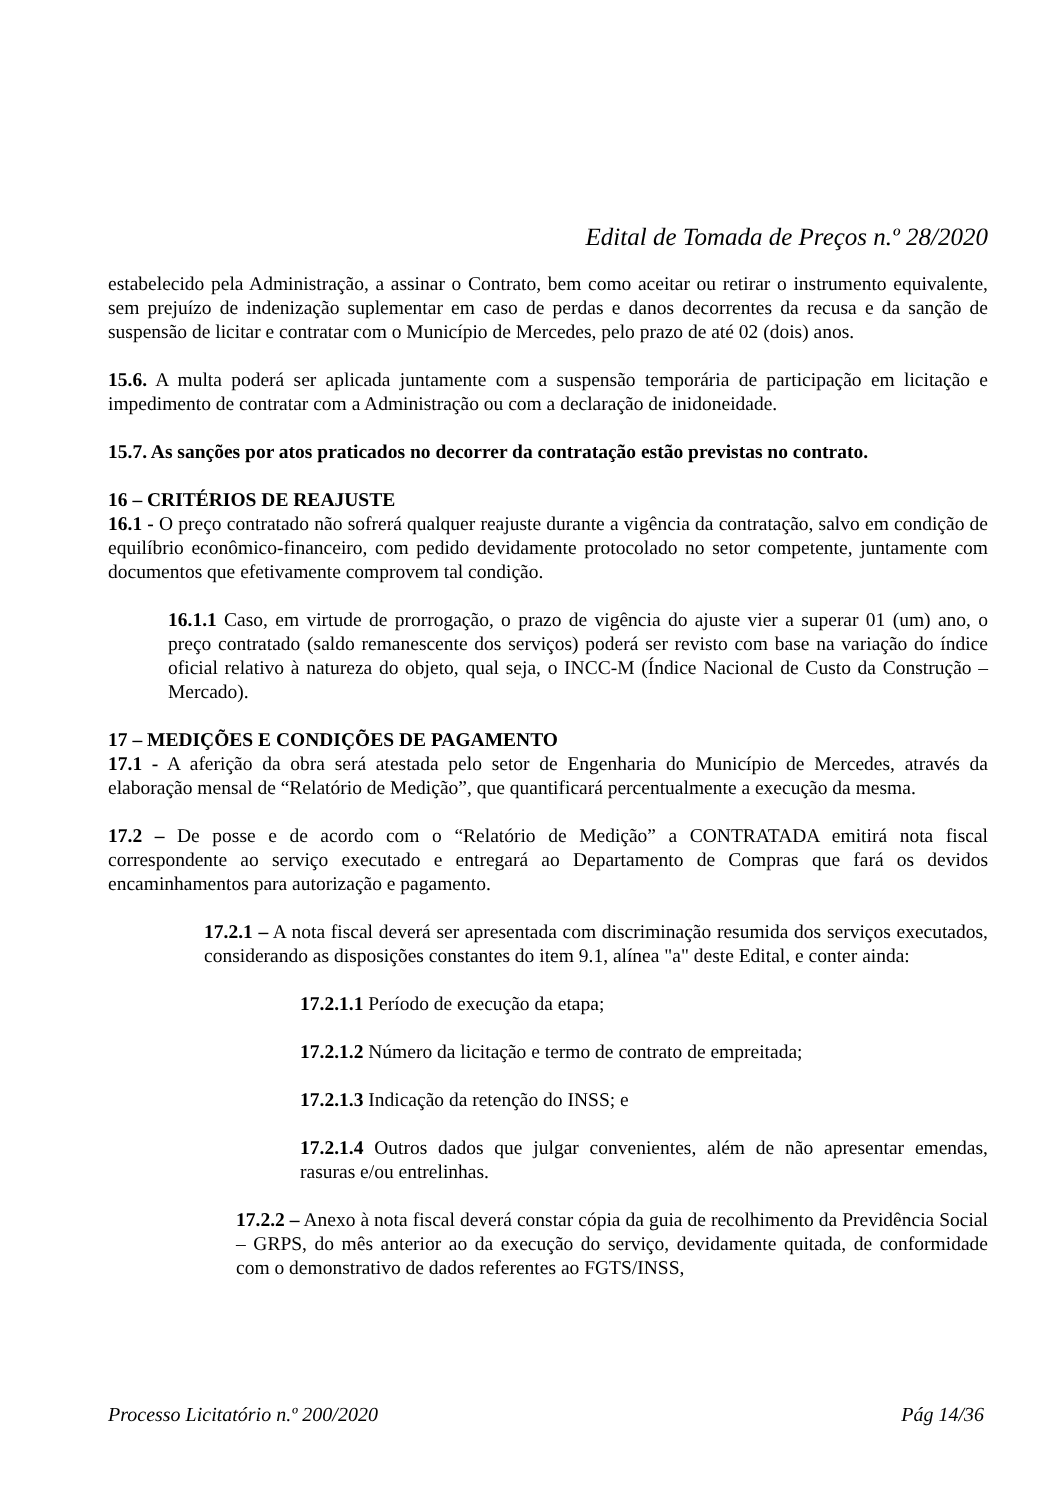Edital de Tomada de Preços n.º 28/2020
estabelecido pela Administração, a assinar o Contrato, bem como aceitar ou retirar o instrumento equivalente, sem prejuízo de indenização suplementar em caso de perdas e danos decorrentes da recusa e da sanção de suspensão de licitar e contratar com o Município de Mercedes, pelo prazo de até 02 (dois) anos.
15.6. A multa poderá ser aplicada juntamente com a suspensão temporária de participação em licitação e impedimento de contratar com a Administração ou com a declaração de inidoneidade.
15.7. As sanções por atos praticados no decorrer da contratação estão previstas no contrato.
16 – CRITÉRIOS DE REAJUSTE
16.1 - O preço contratado não sofrerá qualquer reajuste durante a vigência da contratação, salvo em condição de equilíbrio econômico-financeiro, com pedido devidamente protocolado no setor competente, juntamente com documentos que efetivamente comprovem tal condição.
16.1.1 Caso, em virtude de prorrogação, o prazo de vigência do ajuste vier a superar 01 (um) ano, o preço contratado (saldo remanescente dos serviços) poderá ser revisto com base na variação do índice oficial relativo à natureza do objeto, qual seja, o INCC-M (Índice Nacional de Custo da Construção – Mercado).
17 – MEDIÇÕES E CONDIÇÕES DE PAGAMENTO
17.1 - A aferição da obra será atestada pelo setor de Engenharia do Município de Mercedes, através da elaboração mensal de “Relatório de Medição”, que quantificará percentualmente a execução da mesma.
17.2 – De posse e de acordo com o “Relatório de Medição” a CONTRATADA emitirá nota fiscal correspondente ao serviço executado e entregará ao Departamento de Compras que fará os devidos encaminhamentos para autorização e pagamento.
17.2.1 – A nota fiscal deverá ser apresentada com discriminação resumida dos serviços executados, considerando as disposições constantes do item 9.1, alínea "a" deste Edital, e conter ainda:
17.2.1.1 Período de execução da etapa;
17.2.1.2 Número da licitação e termo de contrato de empreitada;
17.2.1.3 Indicação da retenção do INSS; e
17.2.1.4 Outros dados que julgar convenientes, além de não apresentar emendas, rasuras e/ou entrelinhas.
17.2.2 – Anexo à nota fiscal deverá constar cópia da guia de recolhimento da Previdência Social – GRPS, do mês anterior ao da execução do serviço, devidamente quitada, de conformidade com o demonstrativo de dados referentes ao FGTS/INSS,
Processo Licitatório n.º 200/2020 Pág 14/36